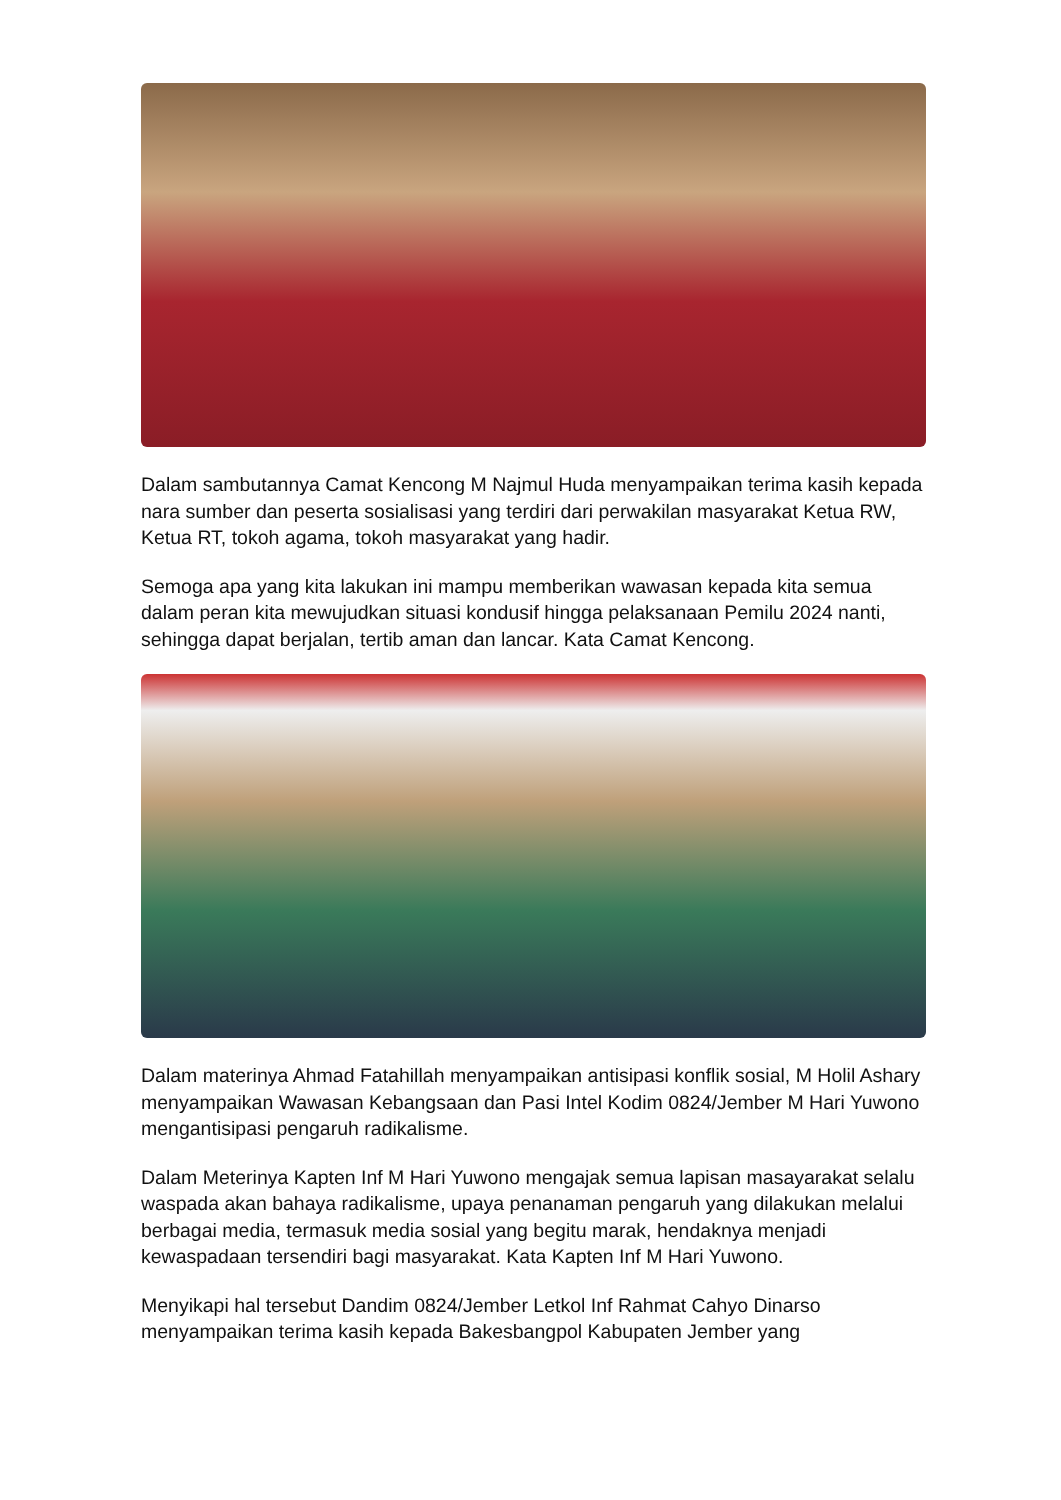Dalam sambutannya Camat Kencong M Najmul Huda menyampaikan terima kasih kepada nara sumber dan peserta sosialisasi yang terdiri dari perwakilan masyarakat Ketua RW, Ketua RT, tokoh agama, tokoh masyarakat yang hadir.
Semoga apa yang kita lakukan ini mampu memberikan wawasan kepada kita semua dalam peran kita mewujudkan situasi kondusif hingga pelaksanaan Pemilu 2024 nanti, sehingga dapat berjalan, tertib aman dan lancar. Kata Camat Kencong.
Dalam materinya Ahmad Fatahillah menyampaikan antisipasi konflik sosial, M Holil Ashary menyampaikan Wawasan Kebangsaan dan Pasi Intel Kodim 0824/Jember M Hari Yuwono mengantisipasi pengaruh radikalisme.
Dalam Meterinya Kapten Inf M Hari Yuwono mengajak semua lapisan masayarakat selalu waspada akan bahaya radikalisme, upaya penanaman pengaruh yang dilakukan melalui berbagai media, termasuk media sosial yang begitu marak, hendaknya menjadi kewaspadaan tersendiri bagi masyarakat. Kata Kapten Inf M Hari Yuwono.
Menyikapi hal tersebut Dandim 0824/Jember Letkol Inf Rahmat Cahyo Dinarso menyampaikan terima kasih kepada Bakesbangpol Kabupaten Jember yang